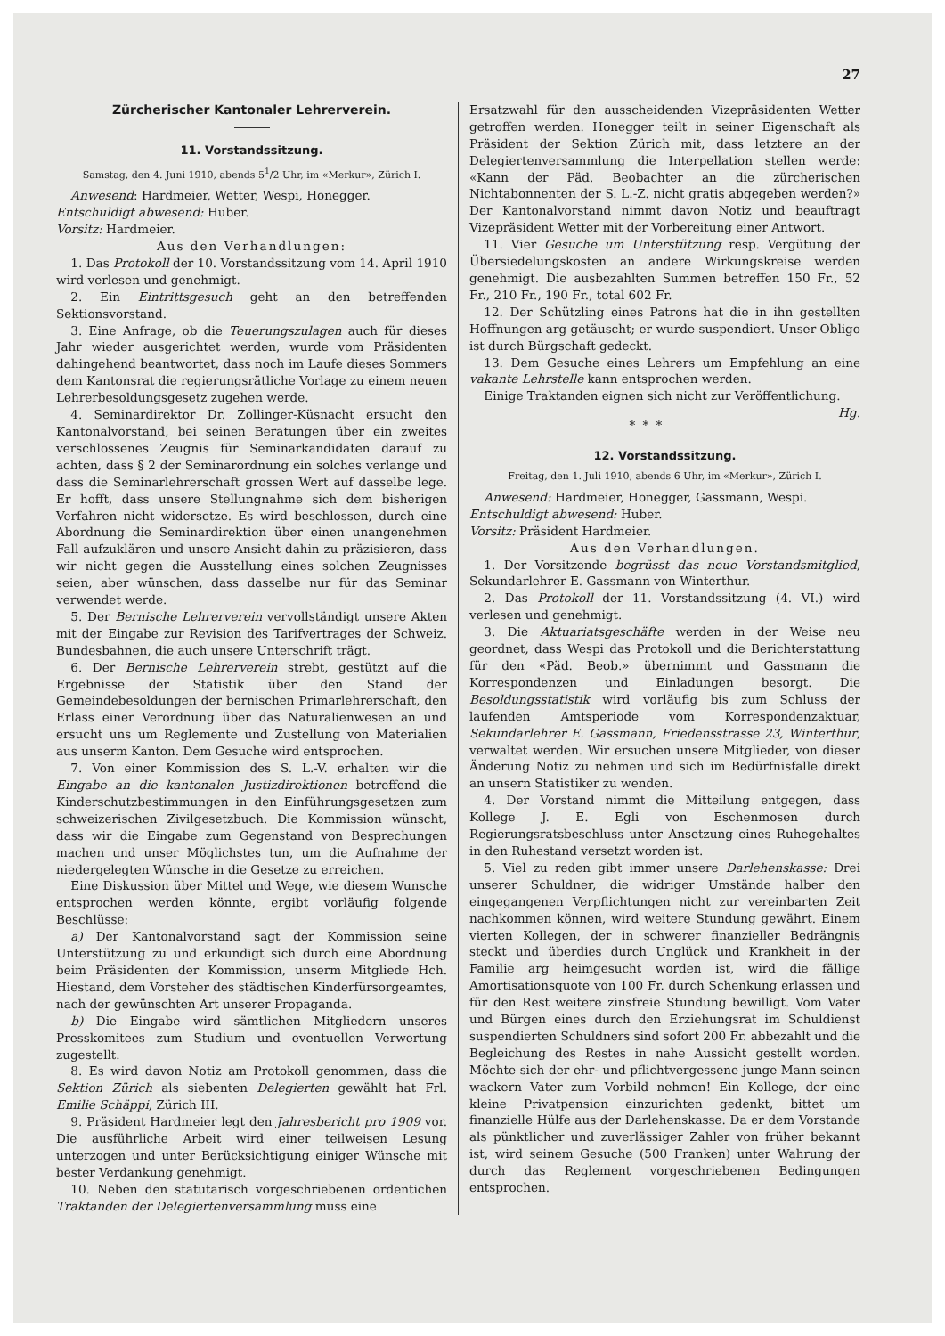27
Zürcherischer Kantonaler Lehrerverein.
11. Vorstandssitzung.
Samstag, den 4. Juni 1910, abends 5<sup>1</sup>/2 Uhr, im «Merkur», Zürich I.
Anwesend: Hardmeier, Wetter, Wespi, Honegger.
Entschuldigt abwesend: Huber.
Vorsitz: Hardmeier.
Aus den Verhandlungen:
1. Das Protokoll der 10. Vorstandssitzung vom 14. April 1910 wird verlesen und genehmigt.
2. Ein Eintrittsgesuch geht an den betreffenden Sektionsvorstand.
3. Eine Anfrage, ob die Teuerungszulagen auch für dieses Jahr wieder ausgerichtet werden, wurde vom Präsidenten dahingehend beantwortet, dass noch im Laufe dieses Sommers dem Kantonsrat die regierungsrätliche Vorlage zu einem neuen Lehrerbesoldungsgesetz zugehen werde.
4. Seminardirektor Dr. Zollinger-Küsnacht ersucht den Kantonalvorstand, bei seinen Beratungen über ein zweites verschlossenes Zeugnis für Seminarkandidaten darauf zu achten, dass § 2 der Seminarordnung ein solches verlange und dass die Seminarlehrerschaft grossen Wert auf dasselbe lege. Er hofft, dass unsere Stellungnahme sich dem bisherigen Verfahren nicht widersetze. Es wird beschlossen, durch eine Abordnung die Seminardirektion über einen unangenehmen Fall aufzuklären und unsere Ansicht dahin zu präzisieren, dass wir nicht gegen die Ausstellung eines solchen Zeugnisses seien, aber wünschen, dass dasselbe nur für das Seminar verwendet werde.
5. Der Bernische Lehrerverein vervollständigt unsere Akten mit der Eingabe zur Revision des Tarifvertrages der Schweiz. Bundesbahnen, die auch unsere Unterschrift trägt.
6. Der Bernische Lehrerverein strebt, gestützt auf die Ergebnisse der Statistik über den Stand der Gemeindebesoldungen der bernischen Primarlehrerschaft, den Erlass einer Verordnung über das Naturalienwesen an und ersucht uns um Reglemente und Zustellung von Materialien aus unserm Kanton. Dem Gesuche wird entsprochen.
7. Von einer Kommission des S. L.-V. erhalten wir die Eingabe an die kantonalen Justizdirektionen betreffend die Kinderschutzbestimmungen in den Einführungsgesetzen zum schweizerischen Zivilgesetzbuch. Die Kommission wünscht, dass wir die Eingabe zum Gegenstand von Besprechungen machen und unser Möglichstes tun, um die Aufnahme der niedergelegten Wünsche in die Gesetze zu erreichen.
Eine Diskussion über Mittel und Wege, wie diesem Wunsche entsprochen werden könnte, ergibt vorläufig folgende Beschlüsse:
a) Der Kantonalvorstand sagt der Kommission seine Unterstützung zu und erkundigt sich durch eine Abordnung beim Präsidenten der Kommission, unserm Mitgliede Hch. Hiestand, dem Vorsteher des städtischen Kinderfürsorgeamtes, nach der gewünschten Art unserer Propaganda.
b) Die Eingabe wird sämtlichen Mitgliedern unseres Presskomitees zum Studium und eventuellen Verwertung zugestellt.
8. Es wird davon Notiz am Protokoll genommen, dass die Sektion Zürich als siebenten Delegierten gewählt hat Frl. Emilie Schäppi, Zürich III.
9. Präsident Hardmeier legt den Jahresbericht pro 1909 vor. Die ausführliche Arbeit wird einer teilweisen Lesung unterzogen und unter Berücksichtigung einiger Wünsche mit bester Verdankung genehmigt.
10. Neben den statutarisch vorgeschriebenen ordentichen Traktanden der Delegiertenversammlung muss eine
Ersatzwahl für den ausscheidenden Vizepräsidenten Wetter getroffen werden. Honegger teilt in seiner Eigenschaft als Präsident der Sektion Zürich mit, dass letztere an der Delegiertenversammlung die Interpellation stellen werde: «Kann der Päd. Beobachter an die zürcherischen Nichtabonnenten der S. L.-Z. nicht gratis abgegeben werden?» Der Kantonalvorstand nimmt davon Notiz und beauftragt Vizepräsident Wetter mit der Vorbereitung einer Antwort.
11. Vier Gesuche um Unterstützung resp. Vergütung der Übersiedelungskosten an andere Wirkungskreise werden genehmigt. Die ausbezahlten Summen betreffen 150 Fr., 52 Fr., 210 Fr., 190 Fr., total 602 Fr.
12. Der Schützling eines Patrons hat die in ihn gestellten Hoffnungen arg getäuscht; er wurde suspendiert. Unser Obligo ist durch Bürgschaft gedeckt.
13. Dem Gesuche eines Lehrers um Empfehlung an eine vakante Lehrstelle kann entsprochen werden.
Einige Traktanden eignen sich nicht zur Veröffentlichung. Hg.
* * *
12. Vorstandssitzung.
Freitag, den 1. Juli 1910, abends 6 Uhr, im «Merkur», Zürich I.
Anwesend: Hardmeier, Honegger, Gassmann, Wespi.
Entschuldigt abwesend: Huber.
Vorsitz: Präsident Hardmeier.
Aus den Verhandlungen.
1. Der Vorsitzende begrüsst das neue Vorstandsmitglied, Sekundarlehrer E. Gassmann von Winterthur.
2. Das Protokoll der 11. Vorstandssitzung (4. VI.) wird verlesen und genehmigt.
3. Die Aktuariatsgeschäfte werden in der Weise neu geordnet, dass Wespi das Protokoll und die Berichterstattung für den «Päd. Beob.» übernimmt und Gassmann die Korrespondenzen und Einladungen besorgt. Die Besoldungsstatistik wird vorläufig bis zum Schluss der laufenden Amtsperiode vom Korrespondenzaktuar, Sekundarlehrer E. Gassmann, Friedensstrasse 23, Winterthur, verwaltet werden. Wir ersuchen unsere Mitglieder, von dieser Änderung Notiz zu nehmen und sich im Bedürfnisfalle direkt an unsern Statistiker zu wenden.
4. Der Vorstand nimmt die Mitteilung entgegen, dass Kollege J. E. Egli von Eschenmosen durch Regierungsratsbeschluss unter Ansetzung eines Ruhegehaltes in den Ruhestand versetzt worden ist.
5. Viel zu reden gibt immer unsere Darlehenskasse: Drei unserer Schuldner, die widriger Umstände halber den eingegangenen Verpflichtungen nicht zur vereinbarten Zeit nachkommen können, wird weitere Stundung gewährt. Einem vierten Kollegen, der in schwerer finanzieller Bedrängnis steckt und überdies durch Unglück und Krankheit in der Familie arg heimgesucht worden ist, wird die fällige Amortisationsquote von 100 Fr. durch Schenkung erlassen und für den Rest weitere zinsfreie Stundung bewilligt. Vom Vater und Bürgen eines durch den Erziehungsrat im Schuldienst suspendierten Schuldners sind sofort 200 Fr. abbezahlt und die Begleichung des Restes in nahe Aussicht gestellt worden. Möchte sich der ehr- und pflichtvergessene junge Mann seinen wackern Vater zum Vorbild nehmen! Ein Kollege, der eine kleine Privatpension einzurichten gedenkt, bittet um finanzielle Hülfe aus der Darlehenskasse. Da er dem Vorstande als pünktlicher und zuverlässiger Zahler von früher bekannt ist, wird seinem Gesuche (500 Franken) unter Wahrung der durch das Reglement vorgeschriebenen Bedingungen entsprochen.